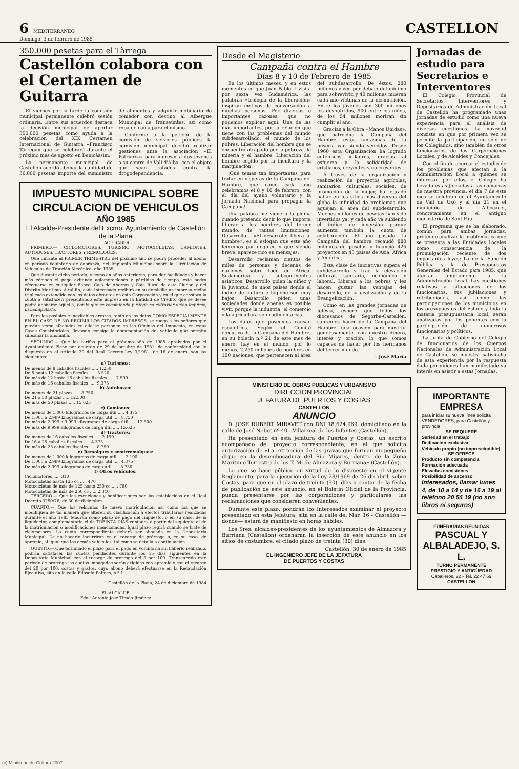6 MEDITERRANEO
Domingo, 3 de febrero de 1985
CASTELLON
350.000 pesetas para el Tàrrega
Castellón colabora con el Certamen de Guitarra
El viernes por la tarde la comisión municipal permanente celebró sesión ordinaria. Entre sus acuerdos destaca la decisión municipal de aportar 350.000 pesetas como ayuda a la celebración del XIX Certamen Internacional de Guitarra «Francisco Tárrega» que se celebrará durante el próximo mes de agosto en Benicàssim.
La permanente municipal de Castellón acordó abonar la cantidad de 36.000 pesetas importe del suministro de alimentos y adquirir mobiliario de comedor con destino al Albergue Municipal de Transeúntes, así como ropa de cama para el mismo.
Conforme a la petición de la comisión de servicios públicos la comisión municipal decidió realizar gestiones ante la asociación «El Patriarca» para ingresar a dos jóvenes a su centro de Vall d'Alba, con el objeto que sean tratados contra la drogodependencia.
IMPUESTO MUNICIPAL SOBRE CIRCULACION DE VEHICULOS
AÑO 1985
El Alcalde-Presidente del Excmo. Ayuntamiento de Castellón de la Plana
HACE SABER:
PRIMERO.— CICLOMOTORES, TURISMO, MOTOCICLETAS, CAMIONES, AUTOBUSES, TRACTORES Y REMOLQUES.
Que durante el PRIMER TRIMESTRE del próximo año se podrá proceder al abono en período voluntario de cobranza, del Impuesto Municipal sobre la Circulación de Vehículos de Tracción Mecánica, año 1985.
Que durante dicho período, y como en años anteriores, para dar facilidades y hacer más cómodo el pago evitando aglomeraciones y pérdidas de tiempo, éste podrá efectuarse en cualquier Banco, Caja de Ahorros y Caja Rural de esta Ciudad y del Distrito Marítimo. A tal fin, cada interesado recibirá en su domicilio un impreso-recibo triplicado extendido con los datos obrantes en esta Corporación y en el que constará la cuota a satisfacer; presentando este impreso en la Entidad de Crédito que se desee podrá abonarse aquella, por lo que se recomienda y ruega no extraviar dicho impreso, ni manipularlo.
Para los posibles e inevitables errores, tanto en los datos COMO ESPECIALMENTE EN EL CASO DE NO RECIBIR LOS CITADOS IMPRESOS, se ruega a los señores que puedan verse afectados en ello se personen en las Oficinas del Impuesto, en estas Casas Consistoriales, llevando consigo la documentación del vehículo que permita subsanar la anomalía.
SEGUNDO.— Que las tarifas para el próximo año de 1985 aprobadas por el Ayuntamiento Pleno por acuerdo de 29 de octubre de 1981, de conformidad con lo dispuesto en el artículo 20 del Real Decreto-Ley 3/1981, de 16 de enero, son las siguientes:
a) Turismos:
De menos de 8 caballos fiscales ..... 1.250
De 8 hasta 12 caballos fiscales ..... 3.520
De más de 12 hasta 16 caballos fiscales ..... 7.500
De más de 16 caballos fiscales ..... 9.375
b) Autobuses:
De menos de 21 plazas ..... 8.750
De 21 a 50 plazas ..... 12.500
De más de 50 plazas ..... 15.625
c) Camiones:
De menos de 1.000 kilogramos de carga útil ..... 4.375
De 1.000 a 2.999 kilogramos de carga útil ..... 8.750
De más de 2.999 a 9.999 kilogramos de carga útil ..... 12.500
De más de 9.999 kilogramos de carga útil ..... 15.625
d) Tractores:
De menos de 16 caballos fiscales ..... 2.190
De 16 a 25 caballos fiscales ..... 4.375
De más de 25 caballos fiscales ..... 8.750
e) Remolques y semirremolques:
De menos de 1.000 kilogramos de carga útil ..... 2.190
De 1.000 a 2.999 kilogramos de carga útil ..... 4.375
De más de 2.999 kilogramos de carga útil ..... 8.750
f) Otros vehículos:
Ciclomotores ..... 310
Motocicletas hasta 125 cc ..... 470
Motocicletas de más de 125 hasta 250 cc ..... 780
Motocicletas de más de 250 cc ..... 2.340
TERCERO.— Que las exenciones y bonificaciones son las establecidas en el Real Decreto 3250/76, de 30 de diciembre.
CUARTO.— Que los vehículos de nueva matriculación así como los que se modifiquen de tal manera que alteren su clasificación a efectos tributarios realizadas durante el año 1985 tendrán como plazo de pago del Impuesto, o en su caso, de la liquidación complementaria el de TREINTA DIAS contados a partir del siguiente al de la matriculación o modificaciones mencionadas. Igual plazo regirá cuando se trate de ciclomotores. La cuota correspondiente deberá ser abonada en la Depositaría Municipal. De no hacerlo incurrirán en el recargo de prórroga o, en su caso, de apremio, al igual que los demás vehículos, tal como se detalla a continuación.
QUINTO.— Que terminado el plazo para el pago en voluntaria sin haberlo realizado, podrán satisfacer las cuotas pendientes durante los 15 días siguientes en la Depositaría Municipal con el recargo de prórroga del 5 por 100. Transcurrido este periodo de prórroga las cuotas impagadas serán exigidas con apremio y con el recargo del 20 por 100, costas y gastos, cuyo abono deberá efectuarse en la Recaudación Ejecutiva, sita en la calle Filósofo Balmes, n.º 1.
Castellón de la Plana, 24 de diciembre de 1984
EL ALCALDE
Fdo.: Antonio José Tirado Jiménez
Desde el Magisterio
Campaña contra el Hambre
Días 8 y 10 de Febrero de 1985
En los últimos meses, y en estos momentos en que Juan Pablo II visita por sexta vez Sudamérica, las palabras «teología de la liberación» inspiran motivos de conversación a muchas personas. Por diversas e importantes razones, que no podemos explicar aquí. Una de las más importantes, por la relación que tiene con los problemas del mundo subdesarrollado, el mundo de los pobres. Liberación del hombre que se encuentra atrapado por la pobreza, la miseria y el hambre. Liberación del hombre cogido por la incultura y la marginación.
¡Qué temas tan importantes para tratar en vísperas de la Campaña del Hambre, que como cada año celebramos el 8 y 10 de febrero, con el día del ayuno voluntario y la Jornada Nacional para propagar la Campaña!
Una palabra me viene a la pluma cuando pretendo decir lo que importa liberar a los hombres del tercer mundo, de tantas limitaciones: Desarrollo... «El desarrollo libera al hombre», es el eslogan que este año leeremos por doquier, y que siendo breve, aparece rico en mensajes.
Desarrollo reclaman cientos de miles de personas y decenas de naciones, sobre todo en Africa, Sudamérica y subcontinentes asiáticos. Desarrollo piden la niñez y la juventud de unos países donde el índice de cultura e higiene son muy bajos. Desarrollo piden unas sociedades donde apenas es posible vivir, porque la industria, el comercio y la agricultura son rudimentarias.
Los datos que poseemos causan escalofríos. Según el Comité ejecutivo de la Campaña del Hambre, en su boletín n.º 21 de este mes de enero, hay en el mundo, por lo menos, 2.250 millones de hombres en 100 naciones, que pertenecen al área del subdesarrollo. De éstos, 280 millones viven por debajo del mínimo para sobrevivir, y 40 millones mueren cada año víctimas de la desnutrición. Entre los jóvenes son 300 millones los desnutridos, 900 entre los niños, de los 54 millones morirán sin cumplir el año.
Gracias a la Obra «Manos Unidas», que patrocina la Campaña del Hambre, estos fantasmas de la miseria van siendo vencidos. Desde 1960 esta Organización ha logrado auténticos milagros, gracias al esfuerzo y la solidaridad de cristianos, creyentes y no creyentes.
A través de la organización y realización de proyectos agrícolas, sanitarios, culturales, sociales, de promoción de la mujer, ha logrado paliar en los sitios más diversos del globo la infinidad de problemas que aquejan el área del subdesarrollo. Muchos millones de pesetas han sido invertidos ya, y cada año va subiendo el índice de inversión porque aumenta también la cuota de colaboración. El año pasado, la Campaña del hambre recaudó 880 millones de pesetas y financió 425 proyectos en 43 países de Asia, Africa y América.
Esta clase de iniciativas supera el subdesarrollo y trae la elevación cultural, sanitaria, económica y laboral. Liberan a los pobres y les hacen gustar las ventajas del desarrollo, de la civilización y de la Evangelización.
Como en las grandes jornadas de Iglesia, espero que todos los diocesanos de Segorbe-Castellón, sabremos hacer de la Campaña del Hambre, una ocasión para mostrar generosamente, con nuestro dinero, interés y oración, lo que somos capaces de hacer por los hermanos del tercer mundo.
† José María
MINISTERIO DE OBRAS PUBLICAS Y URBANISMO
DIRECCION PROVINCIAL
JEFATURA DE PUERTOS Y COSTAS
CASTELLON
ANUNCIO
D. JOSE RUBERT MIRAVET con DNI 18.624.969, domiciliado en la calle de José Nebot nº 40 - Villarreal de los Infantes (Castellón).
Ha presentado en esta jefatura de Puertos y Costas, un escrito acompañado del proyecto correspondiente, en el que solicita autorización de «La extracción de las gravas que forman un pequeño dique en la desembocadura del Río Mijares, dentro de la Zona Marítimo Terrestre de los T. M. de Almazora y Burriana» (Castellón).
Lo que se hace público en virtud de lo dispuesto en el vigente Reglamento, para la ejecución de la Ley 28/1969 de 26 de abril, sobre Costas, para que en el plazo de treinta (30), días a contar de la fecha de publicación de este anuncio, en el Boletín Oficial de la Provincia, pueda presentarse por las corporaciones y particulares, las reclamaciones que consideren convenientes.
Durante este plazo, pondrán los interesados examinar el proyecto presentado en esta Jefatura, sita en la calle del Mar, 16 - Castellón —donde— estará de manifiesto en horas hábiles.
Los Sres. alcaldes-presidentes de los ayuntamientos de Almazora y Burriana (Castellón) ordenarán la inserción de este anuncio en los sitios de costumbre, el citado plazo de treinta (30) días.
Castellón, 30 de enero de 1985
EL INGENIERO JEFE DE LA JEFATURA
DE PUERTOS Y COSTAS
Jornadas de estudio para Secretarios e Interventores
El Colegio Provincial de Secretarios, Interventores y Depositarios de Administración Local de Castellón ha programado unas Jornadas de estudio como una nueva experiencia para el análisis de diversas cuestiones. La novedad consiste en que por primera vez se permite la participación, no sólo de los Colegiados, sino también de otros funcionarios de las Corporaciones Locales, y de Alcaldes y Concejales.
Con el fin de acercar el estudio de los problemas que afectan a la Administración Local a quiénes se interesan por ellos, el Colegio ha llevado estas Jornadas a las comarcas de nuestra provincia; el día 7 de este mes se celebran en el Ayuntamiento de Vall de Uxó y el día 21 en el municipio de Albocácer, concretamente en el antiguo monasterio de Sant Pau.
El programa que se ha elaborado, común para ambas jornadas, pretende analizar la problemática que se presenta a las Entidades Locales como consecuencia de la promulgación reciente de dos importantes leyes: La de la Función Pública y la de Presupuestos Generales del Estado para 1985, que afectan ampliamente a la Administración Local. Las cuestiones relativas a situaciones de los funcionarios, sus jubilaciones y retribuciones, así como las participaciones de los municipios en los presupuestos del Estado y toda la materia presupuestaria local, serán analizadas por los ponentes con la participación de numerosos funcionarios y políticos.
La Junta de Gobierno del Colegio de funcionarios de los Cuerpos Nacionales de Administración Local de Castellón, se muestra satisfecha de esta experiencia por la respuesta dada por quienes han manifestado su interés en asistir a estas Jornadas.
IMPORTANTE EMPRESA
para iniciar su nueva línea solicita VENDEDORES, para Castellón y provincia
SE REQUIERE
Seriedad en el trabajo
Dedicación exclusiva
Vehículo propio (no imprescindible)
SE OFRECE
Producto sin competencia
Formación adecuada
Elevadas comisiones
Posibilidad de ascenso
Interesados, llamar lunes 4, de 10 a 14 y de 16 a 19 al teléfono 20 54 19 (no son libros ni seguros)
FUNERARIAS REUNIDAS
PASCUAL Y ALBALADEJO, S. L.
TURNO PERMANENTE
PRESTIGIO Y ANTIGÜEDAD
Caballeros, 22 - Tel. 22 47 69
CASTELLON
(c) Ministerio de Cultura 2007